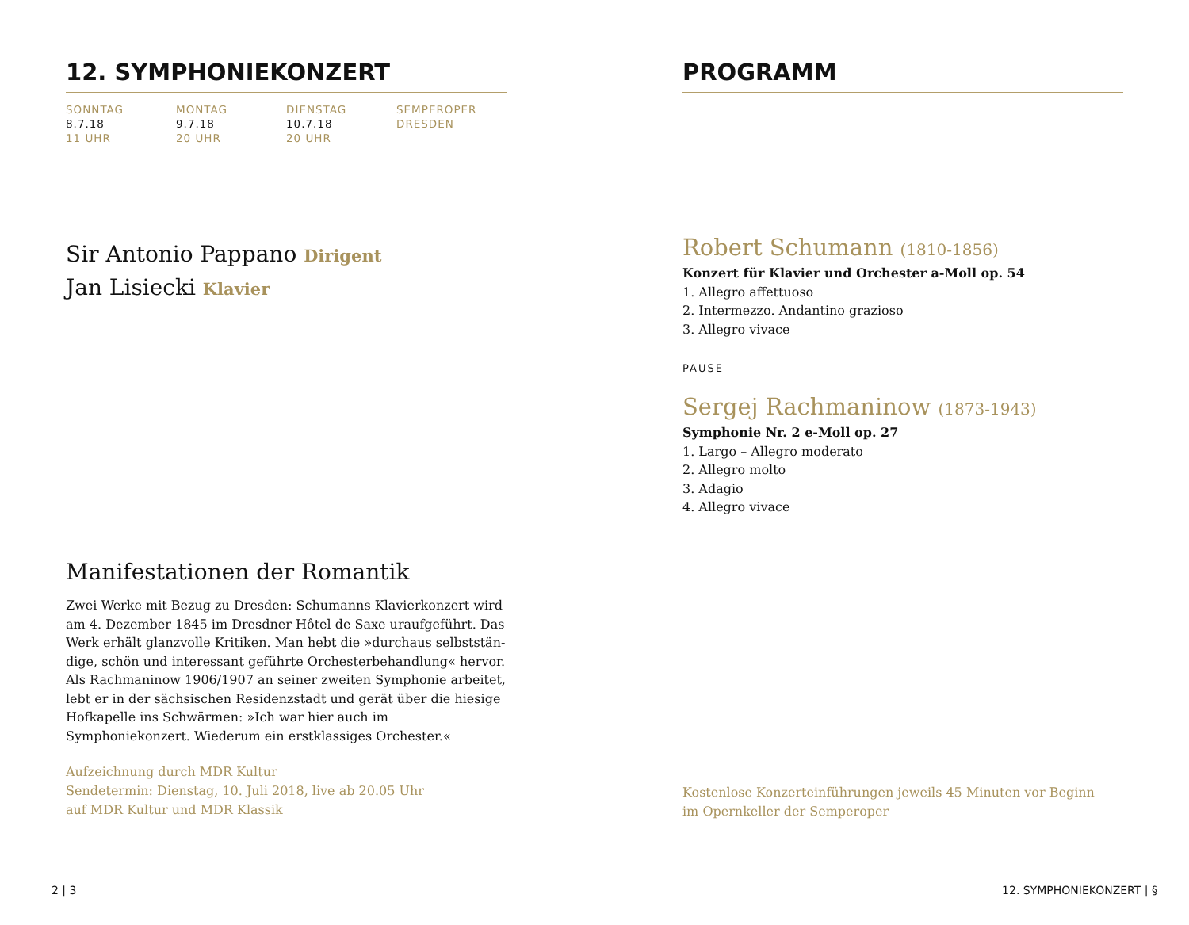12. SYMPHONIEKONZERT
SONNTAG
8.7.18
11 UHR
MONTAG
9.7.18
20 UHR
DIENSTAG
10.7.18
20 UHR
SEMPEROPER
DRESDEN
Sir Antonio Pappano Dirigent
Jan Lisiecki Klavier
Manifestationen der Romantik
Zwei Werke mit Bezug zu Dresden: Schumanns Klavierkonzert wird am 4. Dezember 1845 im Dresdner Hôtel de Saxe uraufgeführt. Das Werk erhält glanzvolle Kritiken. Man hebt die »durchaus selbststän­dige, schön und interessant geführte Orchesterbehandlung« hervor. Als Rachmaninow 1906/1907 an seiner zweiten Symphonie arbeitet, lebt er in der sächsischen Residenzstadt und gerät über die hiesige Hofkapelle ins Schwärmen: »Ich war hier auch im Symphoniekonzert. Wiederum ein erstklassiges Orchester.«
Aufzeichnung durch MDR Kultur
Sendetermin: Dienstag, 10. Juli 2018, live ab 20.05 Uhr
auf MDR Kultur und MDR Klassik
PROGRAMM
Robert Schumann (1810-1856)
Konzert für Klavier und Orchester a-Moll op. 54
1. Allegro affettuoso
2. Intermezzo. Andantino grazioso
3. Allegro vivace
PAUSE
Sergej Rachmaninow (1873-1943)
Symphonie Nr. 2 e-Moll op. 27
1. Largo – Allegro moderato
2. Allegro molto
3. Adagio
4. Allegro vivace
Kostenlose Konzerteinführungen jeweils 45 Minuten vor Beginn
im Opernkeller der Semperoper
2 | 3 12. SYMPHONIEKONZERT | §